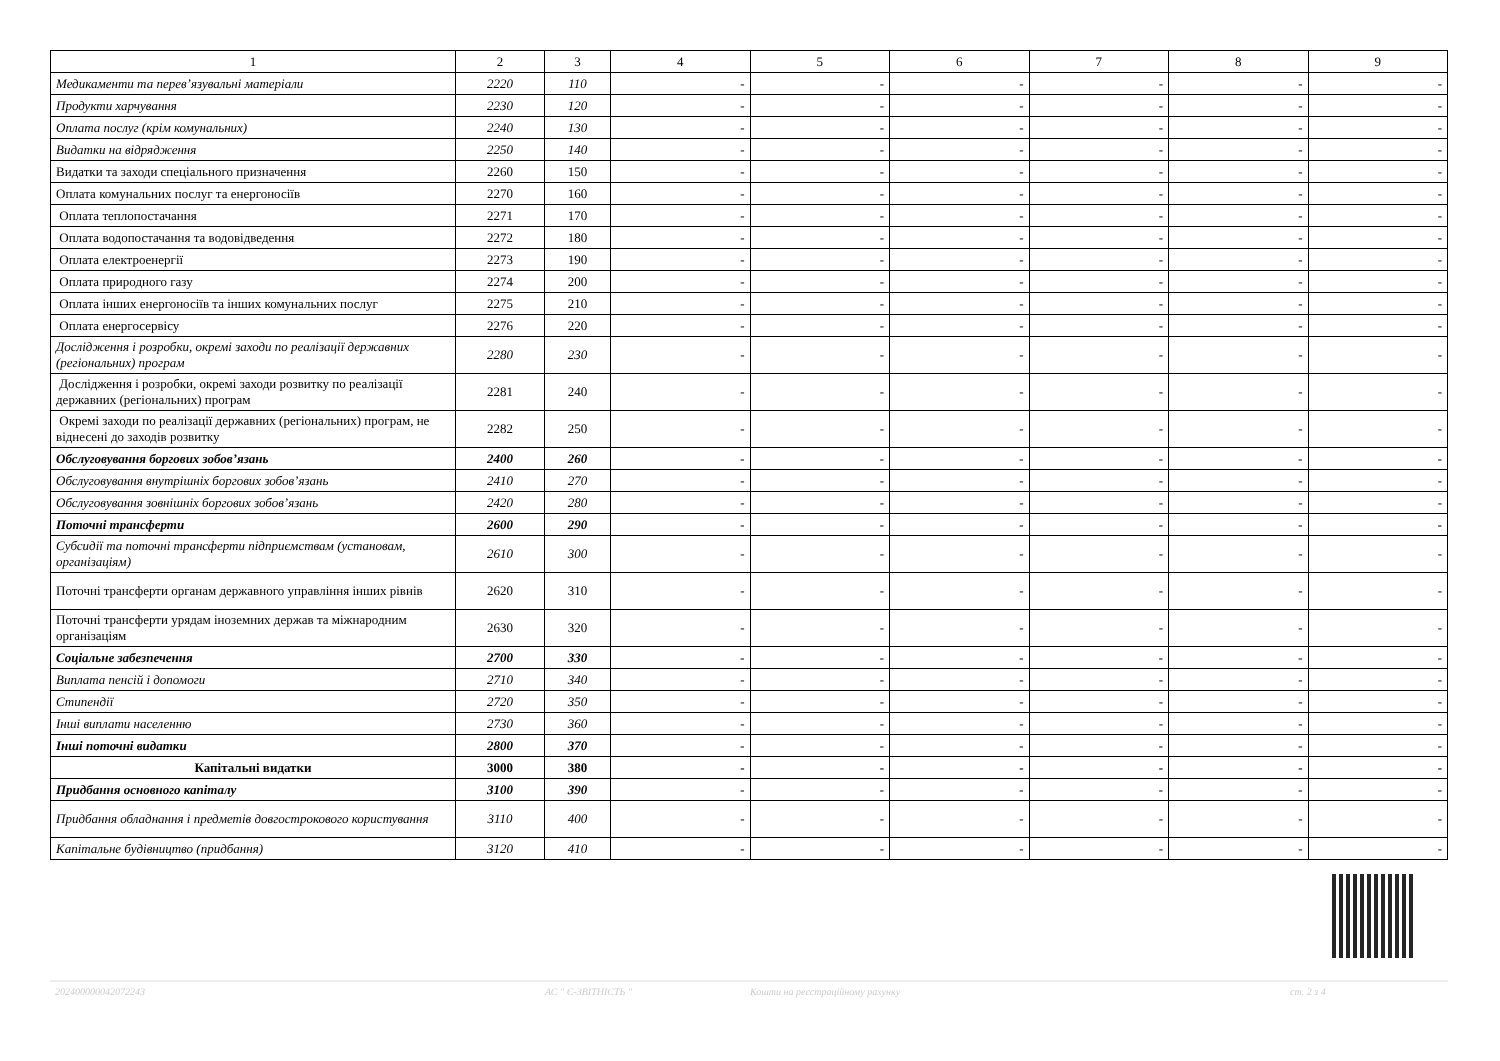| 1 | 2 | 3 | 4 | 5 | 6 | 7 | 8 | 9 |
| --- | --- | --- | --- | --- | --- | --- | --- | --- |
| Медикаменти та перев’язувальні матеріали | 2220 | 110 | - | - | - | - | - | - |
| Продукти харчування | 2230 | 120 | - | - | - | - | - | - |
| Оплата послуг (крім комунальних) | 2240 | 130 | - | - | - | - | - | - |
| Видатки на відрядження | 2250 | 140 | - | - | - | - | - | - |
| Видатки та заходи спеціального призначення | 2260 | 150 | - | - | - | - | - | - |
| Оплата комунальних послуг та енергоносіїв | 2270 | 160 | - | - | - | - | - | - |
| Оплата теплопостачання | 2271 | 170 | - | - | - | - | - | - |
| Оплата водопостачання та водовідведення | 2272 | 180 | - | - | - | - | - | - |
| Оплата електроенергії | 2273 | 190 | - | - | - | - | - | - |
| Оплата природного газу | 2274 | 200 | - | - | - | - | - | - |
| Оплата інших енергоносіїв та інших комунальних послуг | 2275 | 210 | - | - | - | - | - | - |
| Оплата енергосервісу | 2276 | 220 | - | - | - | - | - | - |
| Дослідження і розробки, окремі заходи по реалізації державних (регіональних) програм | 2280 | 230 | - | - | - | - | - | - |
| Дослідження і розробки, окремі заходи розвитку по реалізації державних (регіональних) програм | 2281 | 240 | - | - | - | - | - | - |
| Окремі заходи по реалізації державних (регіональних) програм, не віднесені до заходів розвитку | 2282 | 250 | - | - | - | - | - | - |
| Обслуговування боргових зобов’язань | 2400 | 260 | - | - | - | - | - | - |
| Обслуговування внутрішніх боргових зобов’язань | 2410 | 270 | - | - | - | - | - | - |
| Обслуговування зовнішніх боргових зобов’язань | 2420 | 280 | - | - | - | - | - | - |
| Поточні трансферти | 2600 | 290 | - | - | - | - | - | - |
| Субсидії та поточні трансферти підприємствам (установам, організаціям) | 2610 | 300 | - | - | - | - | - | - |
| Поточні трансферти органам державного управління інших рівнів | 2620 | 310 | - | - | - | - | - | - |
| Поточні трансферти урядам іноземних держав та міжнародним організаціям | 2630 | 320 | - | - | - | - | - | - |
| Соціальне забезпечення | 2700 | 330 | - | - | - | - | - | - |
| Виплата пенсій і допомоги | 2710 | 340 | - | - | - | - | - | - |
| Стипендії | 2720 | 350 | - | - | - | - | - | - |
| Інші виплати населенню | 2730 | 360 | - | - | - | - | - | - |
| Інші поточні видатки | 2800 | 370 | - | - | - | - | - | - |
| Капітальні видатки | 3000 | 380 | - | - | - | - | - | - |
| Придбання основного капіталу | 3100 | 390 | - | - | - | - | - | - |
| Придбання обладнання і предметів довгострокового користування | 3110 | 400 | - | - | - | - | - | - |
| Капітальне будівництво (придбання) | 3120 | 410 | - | - | - | - | - | - |
20240000004207224З АС " Є-ЗВІТНІСТЬ " Кошти на реєстраційному рахунку ст. 2 з 4